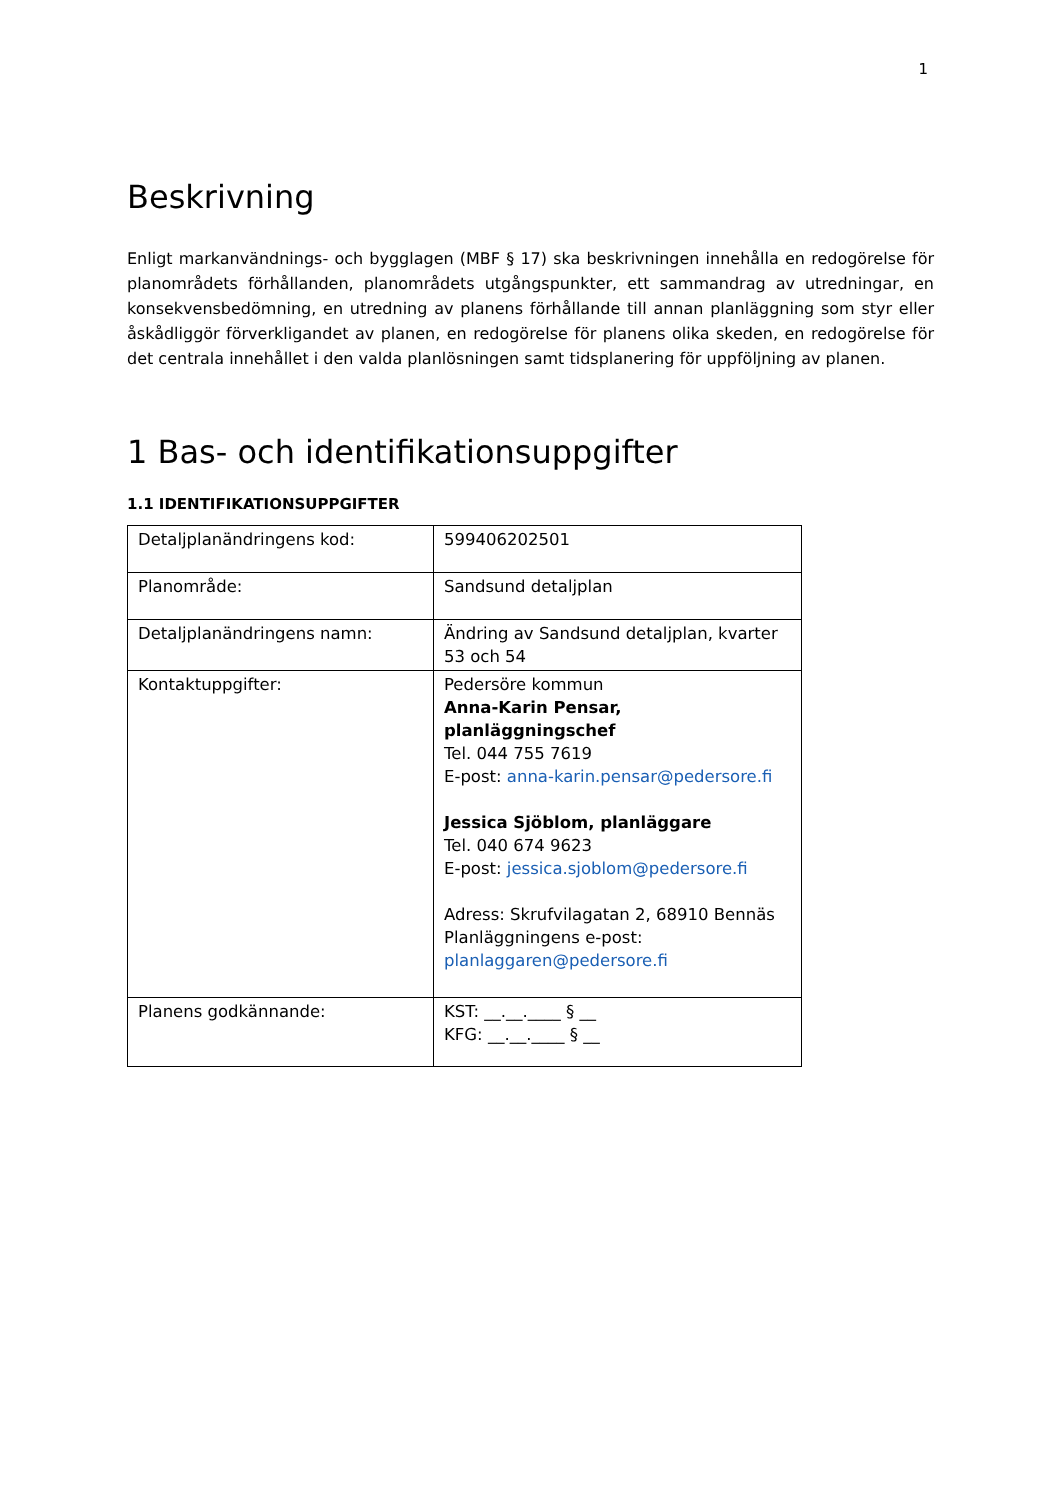1
Beskrivning
Enligt markanvändnings- och bygglagen (MBF § 17) ska beskrivningen innehålla en redogörelse för planområdets förhållanden, planområdets utgångspunkter, ett sammandrag av utredningar, en konsekvensbedömning, en utredning av planens förhållande till annan planläggning som styr eller åskådliggör förverkligandet av planen, en redogörelse för planens olika skeden, en redogörelse för det centrala innehållet i den valda planlösningen samt tidsplanering för uppföljning av planen.
1 Bas- och identifikationsuppgifter
1.1 IDENTIFIKATIONSUPPGIFTER
| Detaljplanändringens kod: | 599406202501 |
| Planområde: | Sandsund detaljplan |
| Detaljplanändringens namn: | Ändring av Sandsund detaljplan, kvarter 53 och 54 |
| Kontaktuppgifter: | Pedersöre kommun Anna-Karin Pensar, planläggningschef Tel. 044 755 7619 E-post: anna-karin.pensar@pedersore.fi Jessica Sjöblom, planläggare Tel. 040 674 9623 E-post: jessica.sjoblom@pedersore.fi Adress: Skrufvilagatan 2, 68910 Bennäs Planläggningens e-post: planlaggaren@pedersore.fi |
| Planens godkännande: | KST: __.__.____ § __ KFG: __.__.____ § __ |